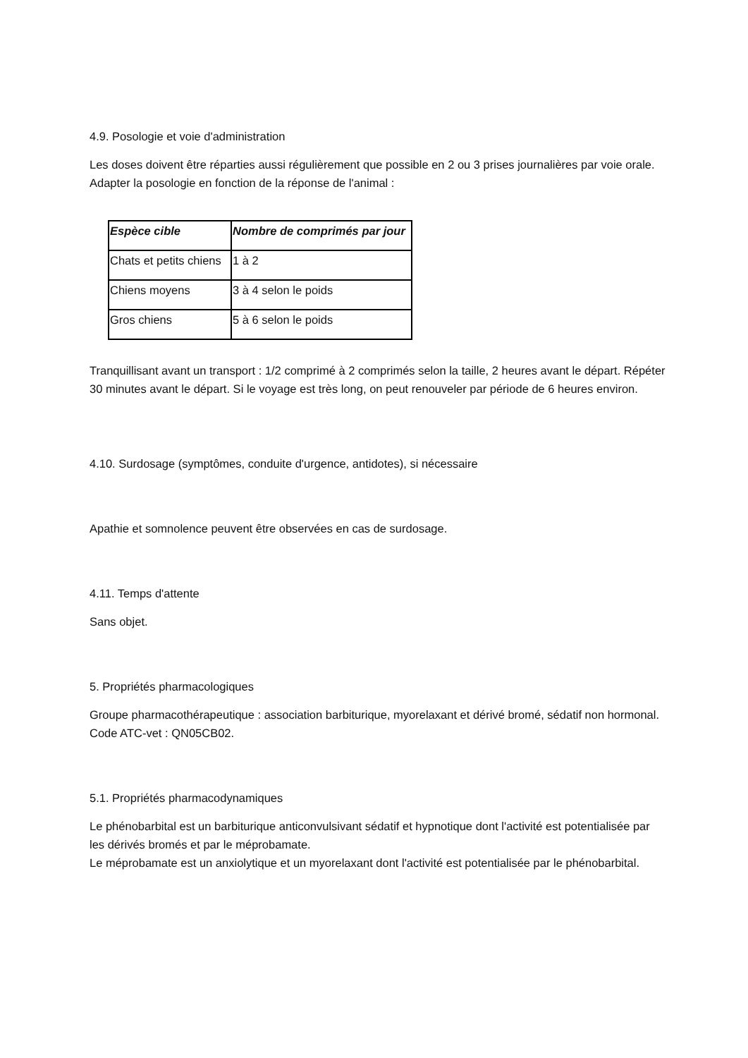4.9. Posologie et voie d'administration
Les doses doivent être réparties aussi régulièrement que possible en 2 ou 3 prises journalières par voie orale. Adapter la posologie en fonction de la réponse de l'animal :
| Espèce cible | Nombre de comprimés par jour |
| --- | --- |
| Chats et petits chiens | 1 à 2 |
| Chiens moyens | 3 à 4 selon le poids |
| Gros chiens | 5 à 6 selon le poids |
Tranquillisant avant un transport : 1/2 comprimé à 2 comprimés selon la taille, 2 heures avant le départ. Répéter 30 minutes avant le départ. Si le voyage est très long, on peut renouveler par période de 6 heures environ.
4.10. Surdosage (symptômes, conduite d'urgence, antidotes), si nécessaire
Apathie et somnolence peuvent être observées en cas de surdosage.
4.11. Temps d'attente
Sans objet.
5. Propriétés pharmacologiques
Groupe pharmacothérapeutique : association barbiturique, myorelaxant et dérivé bromé, sédatif non hormonal.
Code ATC-vet : QN05CB02.
5.1. Propriétés pharmacodynamiques
Le phénobarbital est un barbiturique anticonvulsivant sédatif et hypnotique dont l'activité est potentialisée par les dérivés bromés et par le méprobamate.
Le méprobamate est un anxiolytique et un myorelaxant dont l'activité est potentialisée par le phénobarbital.